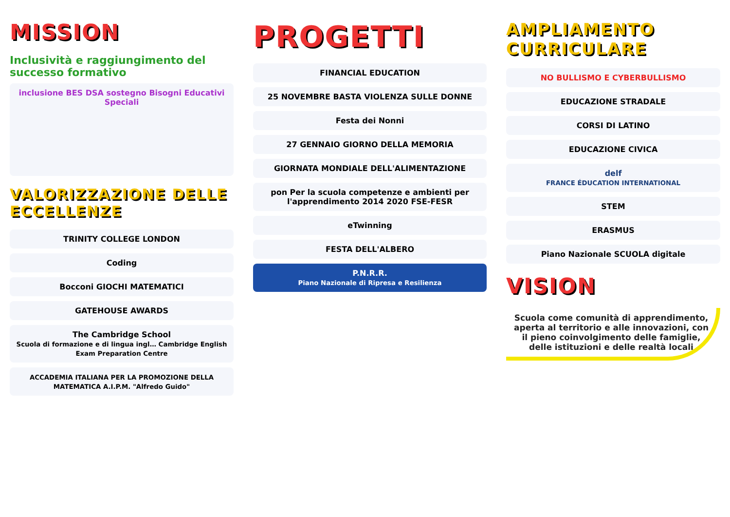MISSION
Inclusività e raggiungimento del successo formativo
inclusione BES DSA sostegno Bisogni Educativi Speciali
VALORIZZAZIONE DELLE ECCELLENZE
TRINITY COLLEGE LONDON
Coding
Bocconi GIOCHI MATEMATICI
GATEHOUSE AWARDS
The Cambridge School
Scuola di formazione e di lingua ingl… Cambridge English Exam Preparation Centre
ACCADEMIA ITALIANA PER LA PROMOZIONE DELLA MATEMATICA A.I.P.M. "Alfredo Guido"
PROGETTI
FINANCIAL EDUCATION
25 NOVEMBRE BASTA VIOLENZA SULLE DONNE
Festa dei Nonni
27 GENNAIO GIORNO DELLA MEMORIA
GIORNATA MONDIALE DELL'ALIMENTAZIONE
pon Per la scuola competenze e ambienti per l'apprendimento 2014 2020 FSE-FESR
eTwinning
FESTA DELL'ALBERO
P.N.R.R.
Piano Nazionale di Ripresa e Resilienza
AMPLIAMENTO CURRICULARE
NO BULLISMO E CYBERBULLISMO
EDUCAZIONE STRADALE
CORSI DI LATINO
EDUCAZIONE CIVICA
delf
FRANCE ÉDUCATION INTERNATIONAL
STEM
ERASMUS
Piano Nazionale SCUOLA digitale
VISION
Scuola come comunità di apprendimento, aperta al territorio e alle innovazioni, con il pieno coinvolgimento delle famiglie, delle istituzioni e delle realtà locali